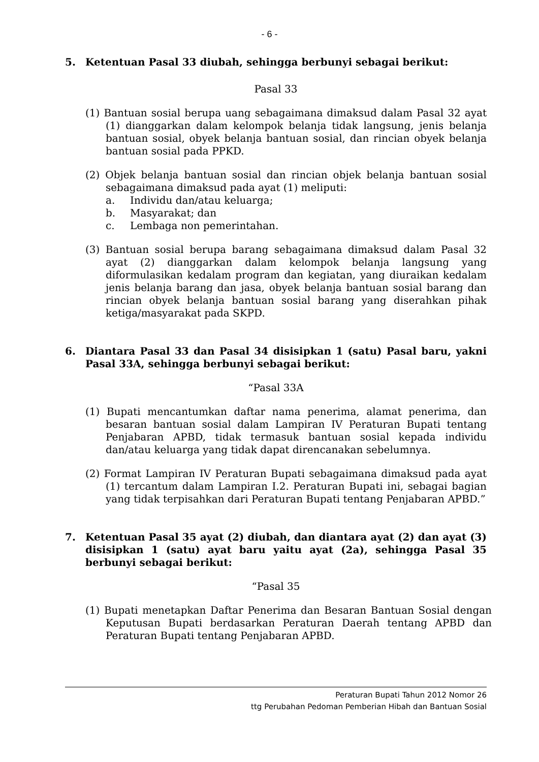- 6 -
5. Ketentuan Pasal 33 diubah, sehingga berbunyi sebagai berikut:
Pasal 33
(1) Bantuan sosial berupa uang sebagaimana dimaksud dalam Pasal 32 ayat (1) dianggarkan dalam kelompok belanja tidak langsung, jenis belanja bantuan sosial, obyek belanja bantuan sosial, dan rincian obyek belanja bantuan sosial pada PPKD.
(2) Objek belanja bantuan sosial dan rincian objek belanja bantuan sosial sebagaimana dimaksud pada ayat (1) meliputi:
a. Individu dan/atau keluarga;
b. Masyarakat; dan
c. Lembaga non pemerintahan.
(3) Bantuan sosial berupa barang sebagaimana dimaksud dalam Pasal 32 ayat (2) dianggarkan dalam kelompok belanja langsung yang diformulasikan kedalam program dan kegiatan, yang diuraikan kedalam jenis belanja barang dan jasa, obyek belanja bantuan sosial barang dan rincian obyek belanja bantuan sosial barang yang diserahkan pihak ketiga/masyarakat pada SKPD.
6. Diantara Pasal 33 dan Pasal 34 disisipkan 1 (satu) Pasal baru, yakni Pasal 33A, sehingga berbunyi sebagai berikut:
“Pasal 33A
(1) Bupati mencantumkan daftar nama penerima, alamat penerima, dan besaran bantuan sosial dalam Lampiran IV Peraturan Bupati tentang Penjabaran APBD, tidak termasuk bantuan sosial kepada individu dan/atau keluarga yang tidak dapat direncanakan sebelumnya.
(2) Format Lampiran IV Peraturan Bupati sebagaimana dimaksud pada ayat (1) tercantum dalam Lampiran I.2. Peraturan Bupati ini, sebagai bagian yang tidak terpisahkan dari Peraturan Bupati tentang Penjabaran APBD.”
7. Ketentuan Pasal 35 ayat (2) diubah, dan diantara ayat (2) dan ayat (3) disisipkan 1 (satu) ayat baru yaitu ayat (2a), sehingga Pasal 35 berbunyi sebagai berikut:
“Pasal 35
(1) Bupati menetapkan Daftar Penerima dan Besaran Bantuan Sosial dengan Keputusan Bupati berdasarkan Peraturan Daerah tentang APBD dan Peraturan Bupati tentang Penjabaran APBD.
Peraturan Bupati Tahun 2012 Nomor 26
ttg Perubahan Pedoman Pemberian Hibah dan Bantuan Sosial